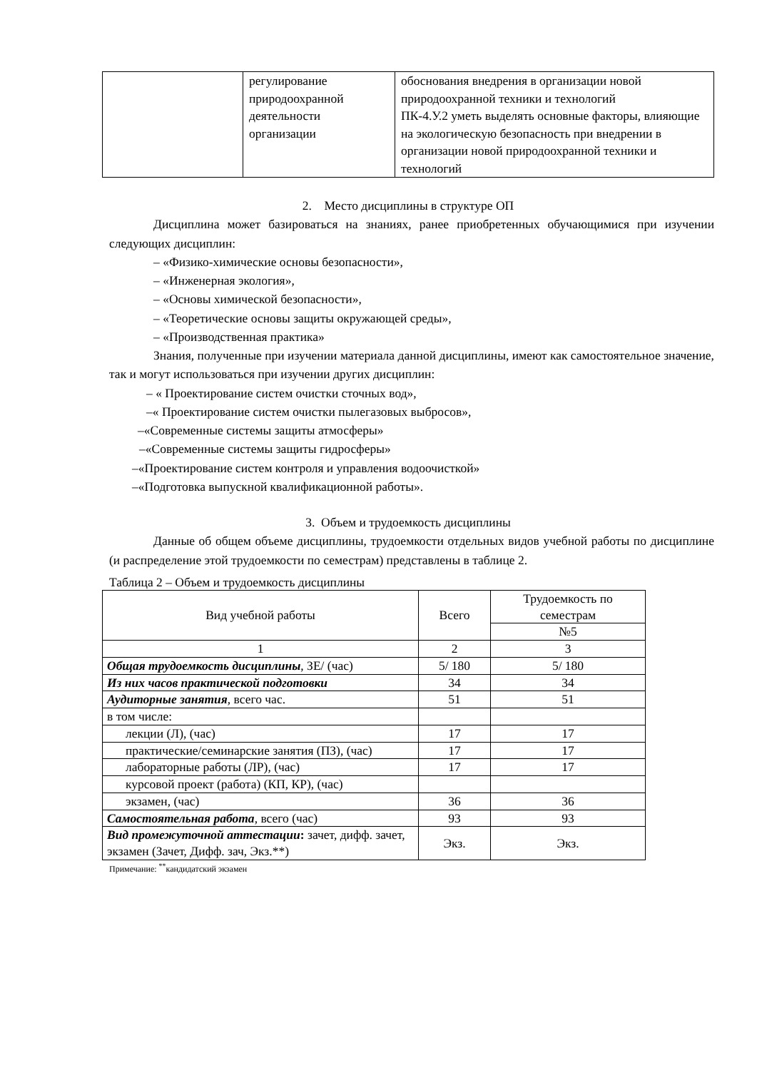| | регулирование природоохранной деятельности организации | обоснования внедрения в организации новой природоохранной техники и технологий ПК-4.У.2 уметь выделять основные факторы, влияющие на экологическую безопасность при внедрении в организации новой природоохранной техники и технологий |
2. Место дисциплины в структуре ОП
Дисциплина может базироваться на знаниях, ранее приобретенных обучающимися при изучении следующих дисциплин:
– «Физико-химические основы безопасности»,
– «Инженерная экология»,
– «Основы химической безопасности»,
– «Теоретические основы защиты окружающей среды»,
– «Производственная практика»
Знания, полученные при изучении материала данной дисциплины, имеют как самостоятельное значение, так и могут использоваться при изучении других дисциплин:
– « Проектирование систем очистки сточных вод»,
–« Проектирование систем очистки пылегазовых выбросов»,
–«Современные системы защиты атмосферы»
–«Современные системы защиты гидросферы»
–«Проектирование систем контроля и управления водоочисткой»
–«Подготовка выпускной квалификационной работы».
3. Объем и трудоемкость дисциплины
Данные об общем объеме дисциплины, трудоемкости отдельных видов учебной работы по дисциплине (и распределение этой трудоемкости по семестрам) представлены в таблице 2.
Таблица 2 – Объем и трудоемкость дисциплины
| Вид учебной работы | Всего | Трудоемкость по семестрам |
| --- | --- | --- |
| | | №5 |
| 1 | 2 | 3 |
| Общая трудоемкость дисциплины , ЗЕ/ (час) | 5/ 180 | 5/ 180 |
| Из них часов практической подготовки | 34 | 34 |
| Аудиторные занятия , всего час. | 51 | 51 |
| в том числе: | | |
| лекции (Л), (час) | 17 | 17 |
| практические/семинарские занятия (ПЗ), (час) | 17 | 17 |
| лабораторные работы (ЛР), (час) | 17 | 17 |
| курсовой проект (работа) (КП, КР), (час) | | |
| экзамен, (час) | 36 | 36 |
| Самостоятельная работа , всего (час) | 93 | 93 |
| Вид промежуточной аттестации : зачет, дифф. зачет, экзамен (Зачет, Дифф. зач, Экз.**) | Экз. | Экз. |
Примечание: <sup>**</sup>кандидатский экзамен